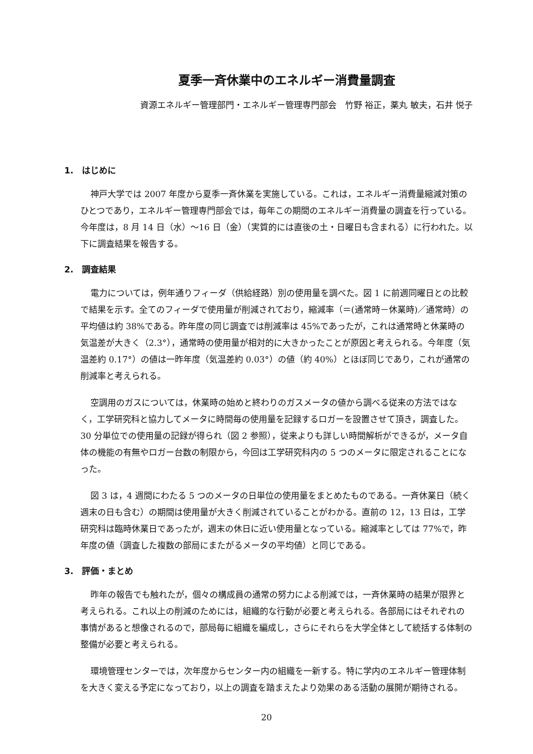夏季一斉休業中のエネルギー消費量調査
資源エネルギー管理部門・エネルギー管理専門部会　竹野 裕正，薬丸 敏夫，石井 悦子
1.　はじめに
神戸大学では 2007 年度から夏季一斉休業を実施している。これは，エネルギー消費量縮減対策のひとつであり，エネルギー管理専門部会では，毎年この期間のエネルギー消費量の調査を行っている。今年度は，8 月 14 日（水）～16 日（金）（実質的には直後の土・日曜日も含まれる）に行われた。以下に調査結果を報告する。
2.　調査結果
電力については，例年通りフィーダ（供給経路）別の使用量を調べた。図 1 に前週同曜日との比較で結果を示す。全てのフィーダで使用量が削減されており，縮減率（＝(通常時－休業時)／通常時）の平均値は約 38%である。昨年度の同じ調査では削減率は 45%であったが，これは通常時と休業時の気温差が大きく（2.3°），通常時の使用量が相対的に大きかったことが原因と考えられる。今年度（気温差約 0.17°）の値は一昨年度（気温差約 0.03°）の値（約 40%）とほぼ同じであり，これが通常の削減率と考えられる。
空調用のガスについては，休業時の始めと終わりのガスメータの値から調べる従来の方法ではなく，工学研究科と協力してメータに時間毎の使用量を記録するロガーを設置させて頂き，調査した。30 分単位での使用量の記録が得られ（図 2 参照），従来よりも詳しい時間解析ができるが，メータ自体の機能の有無やロガー台数の制限から，今回は工学研究科内の 5 つのメータに限定されることになった。
図 3 は，4 週間にわたる 5 つのメータの日単位の使用量をまとめたものである。一斉休業日（続く週末の日も含む）の期間は使用量が大きく削減されていることがわかる。直前の 12，13 日は，工学研究科は臨時休業日であったが，週末の休日に近い使用量となっている。縮減率としては 77%で，昨年度の値（調査した複数の部局にまたがるメータの平均値）と同じである。
3.　評価・まとめ
昨年の報告でも触れたが，個々の構成員の通常の努力による削減では，一斉休業時の結果が限界と考えられる。これ以上の削減のためには，組織的な行動が必要と考えられる。各部局にはそれぞれの事情があると想像されるので，部局毎に組織を編成し，さらにそれらを大学全体として統括する体制の整備が必要と考えられる。
環境管理センターでは，次年度からセンター内の組織を一新する。特に学内のエネルギー管理体制を大きく変える予定になっており，以上の調査を踏まえたより効果のある活動の展開が期待される。
20